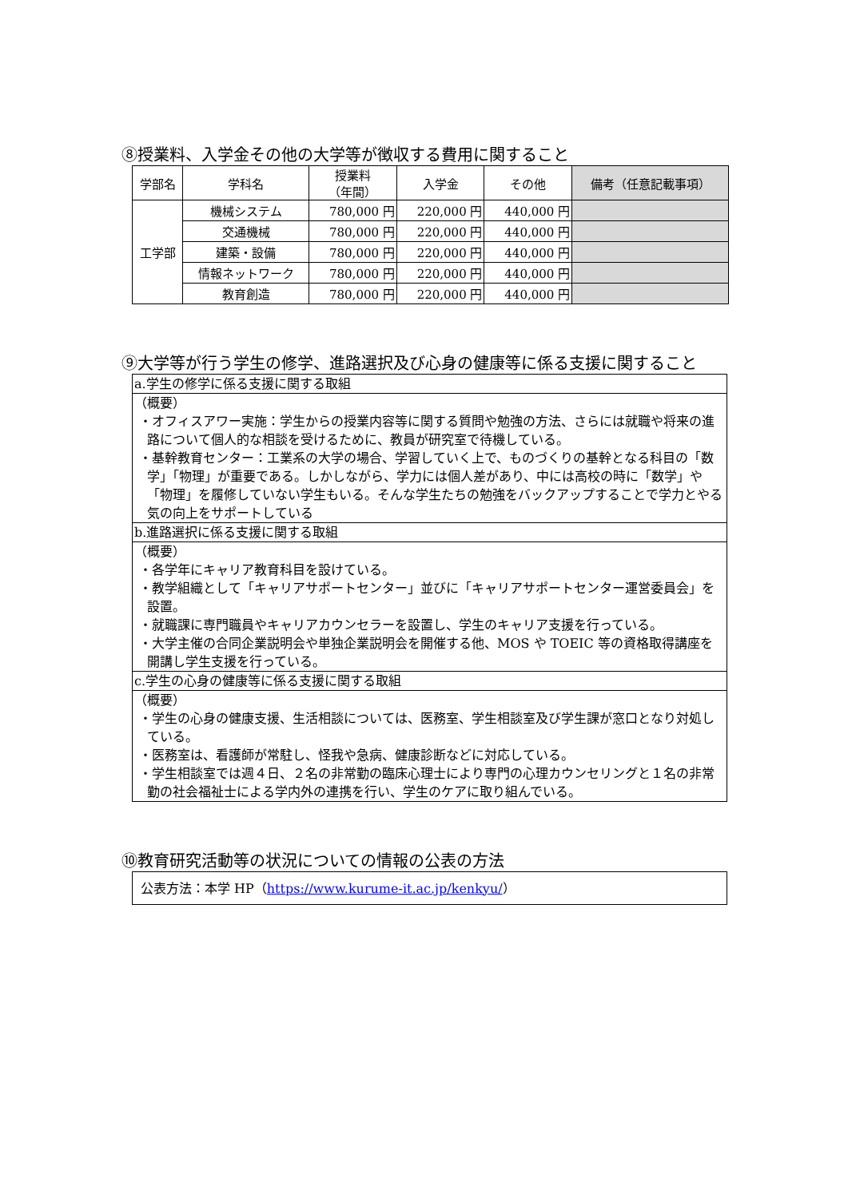⑧授業料、入学金その他の大学等が徴収する費用に関すること
| 学部名 | 学科名 | 授業料 （年間） | 入学金 | その他 | 備考（任意記載事項） |
| --- | --- | --- | --- | --- | --- |
| 工学部 | 機械システム | 780,000 円 | 220,000 円 | 440,000 円 | |
| | 交通機械 | 780,000 円 | 220,000 円 | 440,000 円 | |
| | 建築・設備 | 780,000 円 | 220,000 円 | 440,000 円 | |
| | 情報ネットワーク | 780,000 円 | 220,000 円 | 440,000 円 | |
| | 教育創造 | 780,000 円 | 220,000 円 | 440,000 円 | |
⑨大学等が行う学生の修学、進路選択及び心身の健康等に係る支援に関すること
| a.学生の修学に係る支援に関する取組 |
| （概要） ・オフィスアワー実施：学生からの授業内容等に関する質問や勉強の方法、さらには就職や将来の進路について個人的な相談を受けるために、教員が研究室で待機している。 ・基幹教育センター：工業系の大学の場合、学習していく上で、ものづくりの基幹となる科目の「数学」「物理」が重要である。しかしながら、学力には個人差があり、中には高校の時に「数学」や「物理」を履修していない学生もいる。そんな学生たちの勉強をバックアップすることで学力とやる気の向上をサポートしている |
| b.進路選択に係る支援に関する取組 |
| （概要） ・各学年にキャリア教育科目を設けている。 ・教学組織として「キャリアサポートセンター」並びに「キャリアサポートセンター運営委員会」を設置。 ・就職課に専門職員やキャリアカウンセラーを設置し、学生のキャリア支援を行っている。 ・大学主催の合同企業説明会や単独企業説明会を開催する他、MOS や TOEIC 等の資格取得講座を開講し学生支援を行っている。 |
| c.学生の心身の健康等に係る支援に関する取組 |
| （概要） ・学生の心身の健康支援、生活相談については、医務室、学生相談室及び学生課が窓口となり対処している。 ・医務室は、看護師が常駐し、怪我や急病、健康診断などに対応している。 ・学生相談室では週４日、２名の非常勤の臨床心理士により専門の心理カウンセリングと１名の非常勤の社会福祉士による学内外の連携を行い、学生のケアに取り組んでいる。 |
⑩教育研究活動等の状況についての情報の公表の方法
| 公表方法：本学 HP（ https://www.kurume-it.ac.jp/kenkyu/ ） |